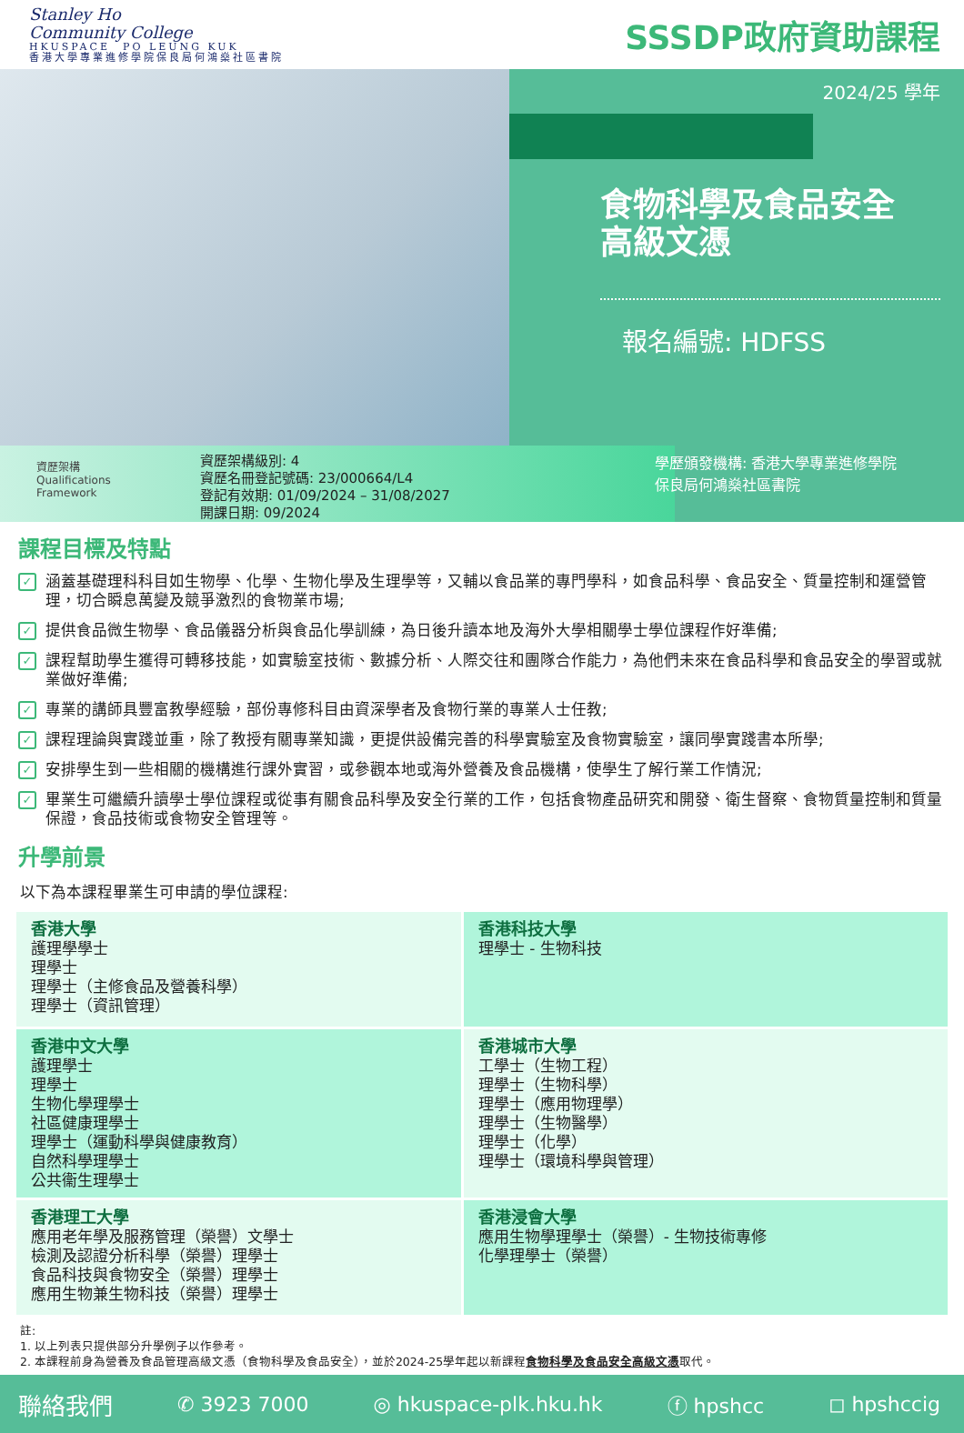Stanley Ho
Community College
HKUSPACE　PO LEUNG KUK
香港大學專業進修學院保良局何鴻燊社區書院
SSSDP政府資助課程
2024/25 學年
食物科學及食品安全
高級文憑
報名編號: HDFSS
資歷架構
Qualifications
Framework
資歷架構級別: 4
資歷名冊登記號碼: 23/000664/L4
登記有效期: 01/09/2024 – 31/08/2027
開課日期: 09/2024
學歷頒發機構: 香港大學專業進修學院
保良局何鴻燊社區書院
課程目標及特點
✓ 涵蓋基礎理科科目如生物學、化學、生物化學及生理學等，又輔以食品業的專門學科，如食品科學、食品安全、質量控制和運營管理，切合瞬息萬變及競爭激烈的食物業市場;
✓ 提供食品微生物學、食品儀器分析與食品化學訓練，為日後升讀本地及海外大學相關學士學位課程作好準備;
✓ 課程幫助學生獲得可轉移技能，如實驗室技術、數據分析、人際交往和團隊合作能力，為他們未來在食品科學和食品安全的學習或就業做好準備;
✓ 專業的講師具豐富教學經驗，部份專修科目由資深學者及食物行業的專業人士任教;
✓ 課程理論與實踐並重，除了教授有關專業知識，更提供設備完善的科學實驗室及食物實驗室，讓同學實踐書本所學;
✓ 安排學生到一些相關的機構進行課外實習，或參觀本地或海外營養及食品機構，使學生了解行業工作情況;
✓ 畢業生可繼續升讀學士學位課程或從事有關食品科學及安全行業的工作，包括食物產品研究和開發、衛生督察、食物質量控制和質量保證，食品技術或食物安全管理等。
升學前景
以下為本課程畢業生可申請的學位課程:
| 香港大學 護理學學士 理學士 理學士（主修食品及營養科學） 理學士（資訊管理） | 香港科技大學 理學士 - 生物科技 |
| 香港中文大學 護理學士 理學士 生物化學理學士 社區健康理學士 理學士（運動科學與健康教育） 自然科學理學士 公共衞生理學士 | 香港城市大學 工學士（生物工程） 理學士（生物科學） 理學士（應用物理學） 理學士（生物醫學） 理學士（化學） 理學士（環境科學與管理） |
| 香港理工大學 應用老年學及服務管理（榮譽）文學士 檢測及認證分析科學（榮譽）理學士 食品科技與食物安全（榮譽）理學士 應用生物兼生物科技（榮譽）理學士 | 香港浸會大學 應用生物學理學士（榮譽）- 生物技術專修 化學理學士（榮譽） |
註:
1. 以上列表只提供部分升學例子以作參考。
2. 本課程前身為營養及食品管理高級文憑（食物科學及食品安全），並於2024-25學年起以新課程食物科學及食品安全高級文憑取代。
聯絡我們 ✆ 3923 7000 ◎ hkuspace-plk.hku.hk ⓕ hpshcc ◻ hpshccig